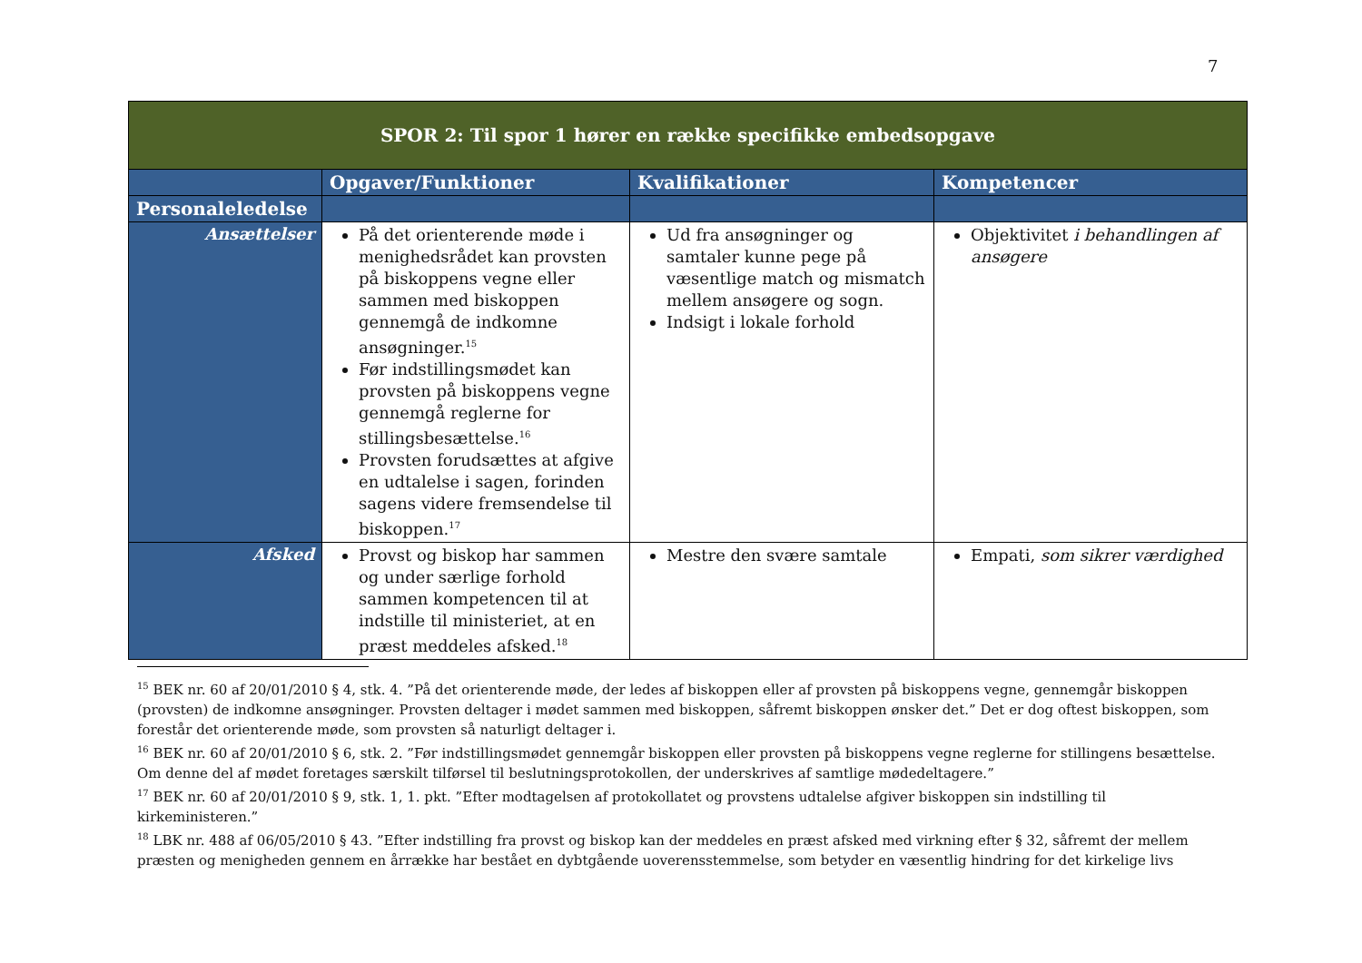7
| SPOR 2: Til spor 1 hører en række specifikke embedsopgave | | | |
| | Opgaver/Funktioner | Kvalifikationer | Kompetencer |
| Personaleledelse | | | |
| Ansættelser | På det orienterende møde i menighedsrådet kan provsten på biskoppens vegne eller sammen med biskoppen gennemgå de indkomne ansøgninger.<sup>15</sup> Før indstillingsmødet kan provsten på biskoppens vegne gennemgå reglerne for stillingsbesættelse.<sup>16</sup> Provsten forudsættes at afgive en udtalelse i sagen, forinden sagens videre fremsendelse til biskoppen.<sup>17</sup> | Ud fra ansøgninger og samtaler kunne pege på væsentlige match og mismatch mellem ansøgere og sogn. Indsigt i lokale forhold | Objektivitet i behandlingen af ansøgere |
| Afsked | Provst og biskop har sammen og under særlige forhold sammen kompetencen til at indstille til ministeriet, at en præst meddeles afsked.<sup>18</sup> | Mestre den svære samtale | Empati, som sikrer værdighed |
<sup>15</sup> BEK nr. 60 af 20/01/2010 § 4, stk. 4. ”På det orienterende møde, der ledes af biskoppen eller af provsten på biskoppens vegne, gennemgår biskoppen (provsten) de indkomne ansøgninger. Provsten deltager i mødet sammen med biskoppen, såfremt biskoppen ønsker det.” Det er dog oftest biskoppen, som forestår det orienterende møde, som provsten så naturligt deltager i.
<sup>16</sup> BEK nr. 60 af 20/01/2010 § 6, stk. 2. ”Før indstillingsmødet gennemgår biskoppen eller provsten på biskoppens vegne reglerne for stillingens besættelse. Om denne del af mødet foretages særskilt tilførsel til beslutningsprotokollen, der underskrives af samtlige mødedeltagere.”
<sup>17</sup> BEK nr. 60 af 20/01/2010 § 9, stk. 1, 1. pkt. ”Efter modtagelsen af protokollatet og provstens udtalelse afgiver biskoppen sin indstilling til kirkeministeren.”
<sup>18</sup> LBK nr. 488 af 06/05/2010 § 43. ”Efter indstilling fra provst og biskop kan der meddeles en præst afsked med virkning efter § 32, såfremt der mellem præsten og menigheden gennem en årrække har bestået en dybtgående uoverensstemmelse, som betyder en væsentlig hindring for det kirkelige livs